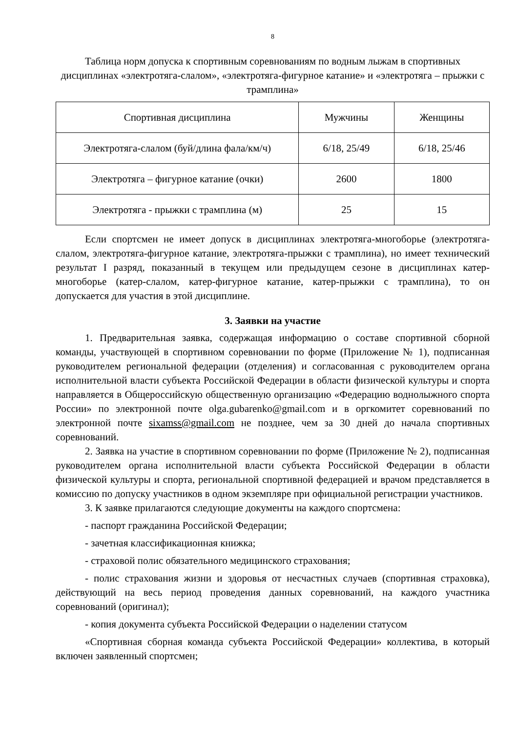8
Таблица норм допуска к спортивным соревнованиям по водным лыжам в спортивных дисциплинах «электротяга-слалом», «электротяга-фигурное катание» и «электротяга – прыжки с трамплина»
| Спортивная дисциплина | Мужчины | Женщины |
| --- | --- | --- |
| Электротяга-слалом (буй/длина фала/км/ч) | 6/18, 25/49 | 6/18, 25/46 |
| Электротяга – фигурное катание (очки) | 2600 | 1800 |
| Электротяга - прыжки с трамплина (м) | 25 | 15 |
Если спортсмен не имеет допуск в дисциплинах электротяга-многоборье (электротяга-слалом, электротяга-фигурное катание, электротяга-прыжки с трамплина), но имеет технический результат I разряд, показанный в текущем или предыдущем сезоне в дисциплинах катер-многоборье (катер-слалом, катер-фигурное катание, катер-прыжки с трамплина), то он допускается для участия в этой дисциплине.
3. Заявки на участие
1. Предварительная заявка, содержащая информацию о составе спортивной сборной команды, участвующей в спортивном соревновании по форме (Приложение № 1), подписанная руководителем региональной федерации (отделения) и согласованная с руководителем органа исполнительной власти субъекта Российской Федерации в области физической культуры и спорта направляется в Общероссийскую общественную организацию «Федерацию воднолыжного спорта России» по электронной почте olga.gubarenko@gmail.com и в оргкомитет соревнований по электронной почте sixamss@gmail.com не позднее, чем за 30 дней до начала спортивных соревнований.
2. Заявка на участие в спортивном соревновании по форме (Приложение № 2), подписанная руководителем органа исполнительной власти субъекта Российской Федерации в области физической культуры и спорта, региональной спортивной федерацией и врачом представляется в комиссию по допуску участников в одном экземпляре при официальной регистрации участников.
3. К заявке прилагаются следующие документы на каждого спортсмена:
- паспорт гражданина Российской Федерации;
- зачетная классификационная книжка;
- страховой полис обязательного медицинского страхования;
- полис страхования жизни и здоровья от несчастных случаев (спортивная страховка), действующий на весь период проведения данных соревнований, на каждого участника соревнований (оригинал);
- копия документа субъекта Российской Федерации о наделении статусом
«Спортивная сборная команда субъекта Российской Федерации» коллектива, в который включен заявленный спортсмен;